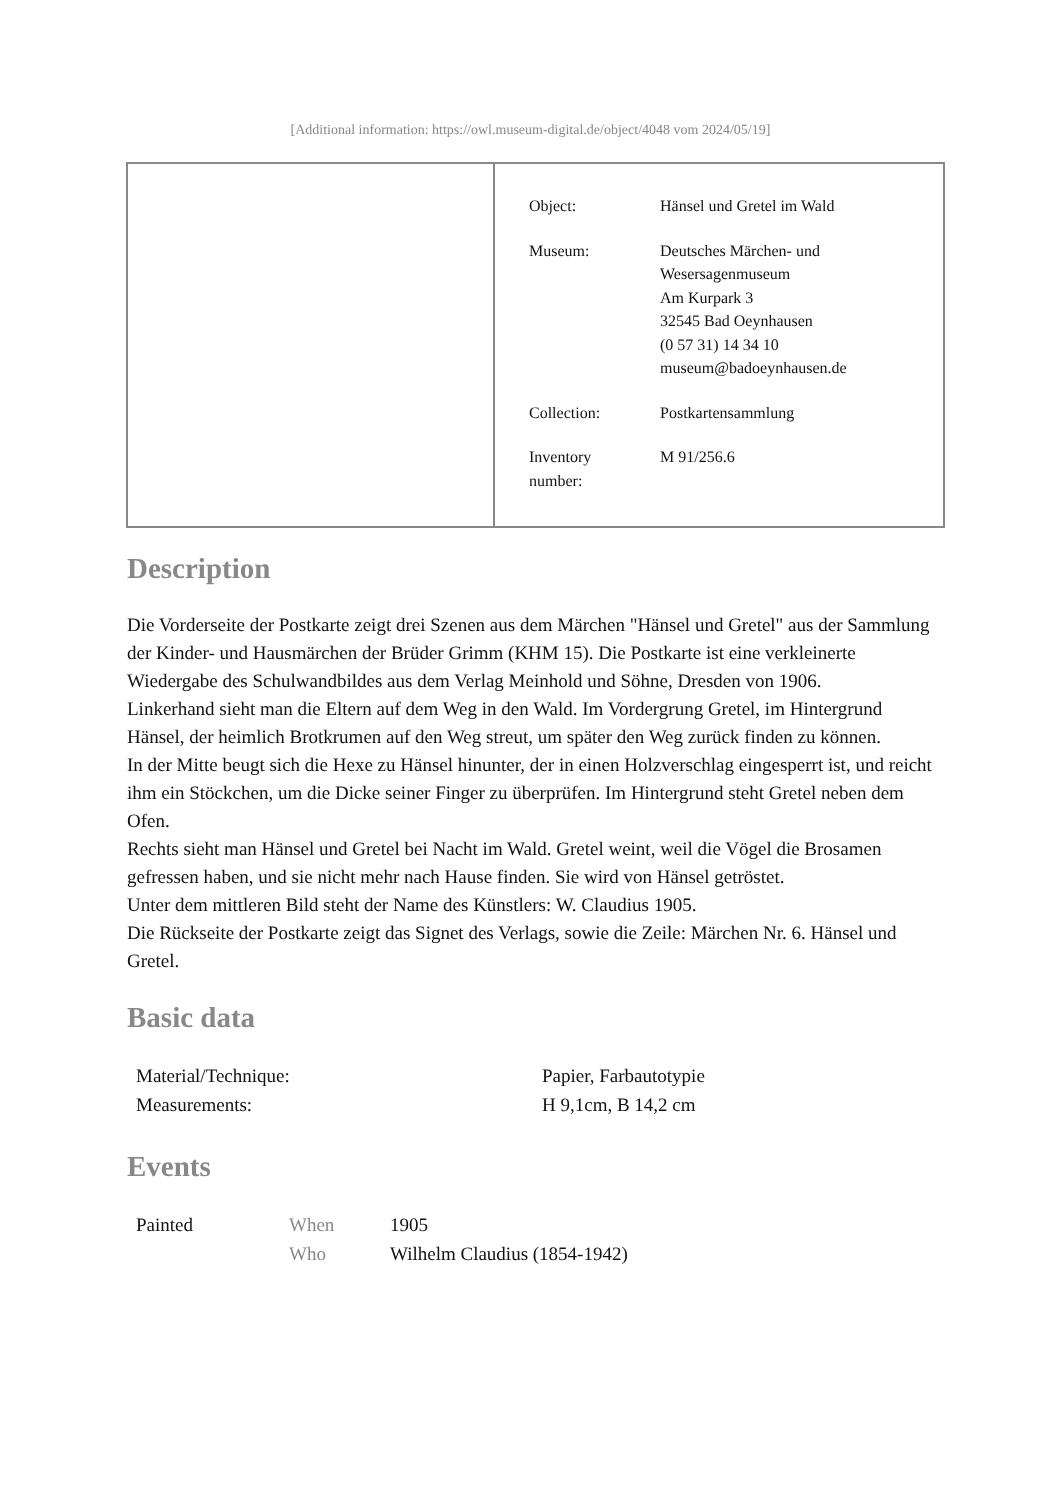[Additional information: https://owl.museum-digital.de/object/4048 vom 2024/05/19]
| Object: | Hänsel und Gretel im Wald |
| Museum: | Deutsches Märchen- und Wesersagenmuseum Am Kurpark 3 32545 Bad Oeynhausen (0 57 31) 14 34 10 museum@badoeynhausen.de |
| Collection: | Postkartensammlung |
| Inventory number: | M 91/256.6 |
Description
Die Vorderseite der Postkarte zeigt drei Szenen aus dem Märchen "Hänsel und Gretel" aus der Sammlung der Kinder- und Hausmärchen der Brüder Grimm (KHM 15). Die Postkarte ist eine verkleinerte Wiedergabe des Schulwandbildes aus dem Verlag Meinhold und Söhne, Dresden von 1906.
Linkerhand sieht man die Eltern auf dem Weg in den Wald. Im Vordergrung Gretel, im Hintergrund Hänsel, der heimlich Brotkrumen auf den Weg streut, um später den Weg zurück finden zu können.
In der Mitte beugt sich die Hexe zu Hänsel hinunter, der in einen Holzverschlag eingesperrt ist, und reicht ihm ein Stöckchen, um die Dicke seiner Finger zu überprüfen. Im Hintergrund steht Gretel neben dem Ofen.
Rechts sieht man Hänsel und Gretel bei Nacht im Wald. Gretel weint, weil die Vögel die Brosamen gefressen haben, und sie nicht mehr nach Hause finden. Sie wird von Hänsel getröstet.
Unter dem mittleren Bild steht der Name des Künstlers: W. Claudius 1905.
Die Rückseite der Postkarte zeigt das Signet des Verlags, sowie die Zeile: Märchen Nr. 6. Hänsel und Gretel.
Basic data
| Material/Technique: | Papier, Farbautotypie |
| Measurements: | H 9,1cm, B 14,2 cm |
Events
| Painted | When | 1905 |
| | Who | Wilhelm Claudius (1854-1942) |